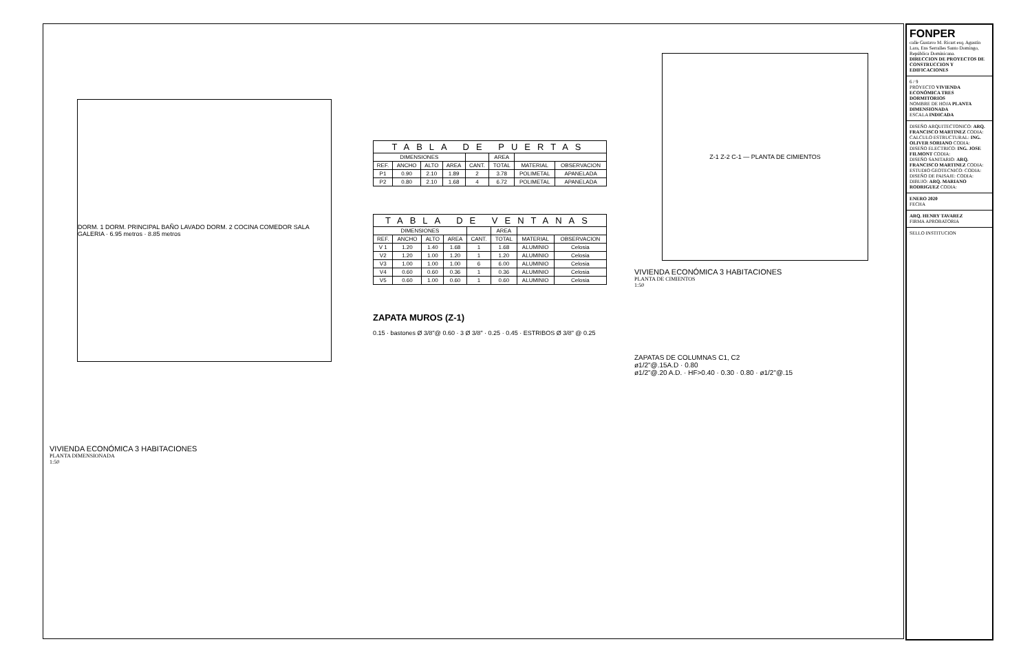DORM. 1 DORM. PRINCIPAL BAÑO LAVADO DORM. 2 COCINA COMEDOR SALA GALERIA · 6.95 metros · 8.85 metros
VIVIENDA ECONÓMICA 3 HABITACIONES
PLANTA DIMENSIONADA
1:50
| TABLA DE PUERTAS | | | | | | | |
| --- | --- | --- | --- | --- | --- | --- | --- |
| DIMENSIONES | | | | | AREA | | |
| REF. | ANCHO | ALTO | AREA | CANT. | TOTAL | MATERIAL | OBSERVACION |
| P1 | 0.90 | 2.10 | 1.89 | 2 | 3.78 | POLIMETAL | APANELADA |
| P2 | 0.80 | 2.10 | 1.68 | 4 | 6.72 | POLIMETAL | APANELADA |
| TABLA DE VENTANAS | | | | | | | |
| --- | --- | --- | --- | --- | --- | --- | --- |
| DIMENSIONES | | | | | AREA | | |
| REF. | ANCHO | ALTO | AREA | CANT. | TOTAL | MATERIAL | OBSERVACION |
| V 1 | 1.20 | 1.40 | 1.68 | 1 | 1.68 | ALUMINIO | Celosia |
| V2 | 1.20 | 1.00 | 1.20 | 1 | 1.20 | ALUMINIO | Celosia |
| V3 | 1.00 | 1.00 | 1.00 | 6 | 6.00 | ALUMINIO | Celosia |
| V4 | 0.60 | 0.60 | 0.36 | 1 | 0.36 | ALUMINIO | Celosia |
| V5 | 0.60 | 1.00 | 0.60 | 1 | 0.60 | ALUMINIO | Celosia |
ZAPATA MUROS (Z-1)
0.15 · bastones Ø 3/8"@ 0.60 · 3 Ø 3/8" · 0.25 · 0.45 · ESTRIBOS Ø 3/8" @ 0.25
ZAPATAS DE COLUMNAS C1, C2
ø1/2"@.15A.D · 0.80
ø1/2"@.20 A.D. · HF>0.40 · 0.30 · 0.80 · ø1/2"@.15
Z-1 Z-2 C-1 — PLANTA DE CIMIENTOS
VIVIENDA ECONÓMICA 3 HABITACIONES
PLANTA DE CIMIENTOS
1:50
FONPER
calle Gustavo M. Ricart esq. Agustín Lara, Ens Serralles Santo Domingo, República Dominicana.
DIRECCION DE PROYECTOS DE CONSTRUCCION Y EDIFICACIONES
6 / 9
PROYECTO VIVIENDA ECONÓMICA TRES DORMITORIOS
NOMBRE DE HOJA PLANTA DIMENSIONADA
ESCALA INDICADA
DISEÑO ARQUITECTONICO: ARQ. FRANCISCO MARTINEZ CODIA:
CALCULO ESTRUCTURAL: ING. OLIVER SORIANO CODIA:
DISEÑO ELECTRICO: ING. JOSE FILMONT CODIA:
DISEÑO SANITARIO: ARQ. FRANCISCO MARTINEZ CODIA:
ESTUDIO GEOTECNICO: CODIA:
DISEÑO DE PAISAJE: CODIA:
DIBUJO: ARQ. MARIANO RODRIGUEZ CODIA:
ENERO 2020
FECHA
ARQ. HENRY TAVAREZ
FIRMA APROBATORIA
SELLO INSTITUCION